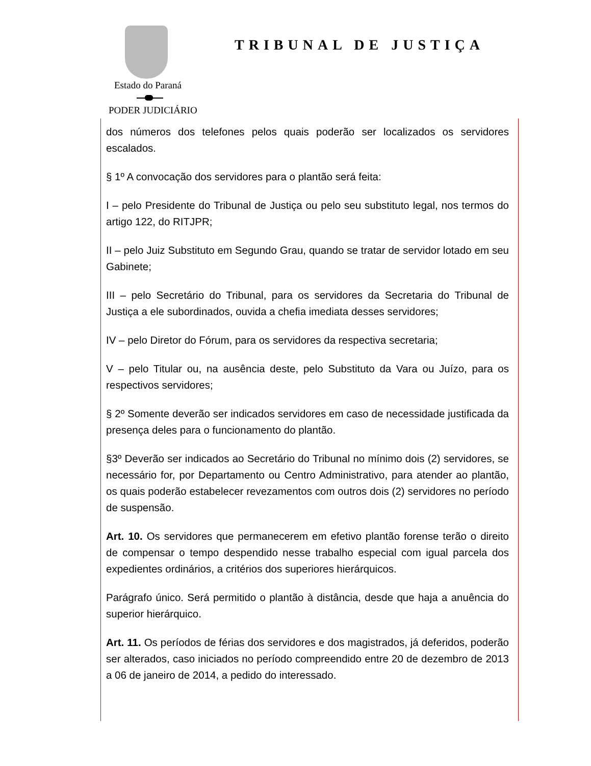Estado do Paraná
PODER JUDICIÁRIO
TRIBUNAL DE JUSTIÇA
dos números dos telefones pelos quais poderão ser localizados os servidores escalados.
§ 1º A convocação dos servidores para o plantão será feita:
I – pelo Presidente do Tribunal de Justiça ou pelo seu substituto legal, nos termos do artigo 122, do RITJPR;
II – pelo Juiz Substituto em Segundo Grau, quando se tratar de servidor lotado em seu Gabinete;
III – pelo Secretário do Tribunal, para os servidores da Secretaria do Tribunal de Justiça a ele subordinados, ouvida a chefia imediata desses servidores;
IV – pelo Diretor do Fórum, para os servidores da respectiva secretaria;
V – pelo Titular ou, na ausência deste, pelo Substituto da Vara ou Juízo, para os respectivos servidores;
§ 2º Somente deverão ser indicados servidores em caso de necessidade justificada da presença deles para o funcionamento do plantão.
§3º Deverão ser indicados ao Secretário do Tribunal no mínimo dois (2) servidores, se necessário for, por Departamento ou Centro Administrativo, para atender ao plantão, os quais poderão estabelecer revezamentos com outros dois (2) servidores no período de suspensão.
Art. 10. Os servidores que permanecerem em efetivo plantão forense terão o direito de compensar o tempo despendido nesse trabalho especial com igual parcela dos expedientes ordinários, a critérios dos superiores hierárquicos.
Parágrafo único. Será permitido o plantão à distância, desde que haja a anuência do superior hierárquico.
Art. 11. Os períodos de férias dos servidores e dos magistrados, já deferidos, poderão ser alterados, caso iniciados no período compreendido entre 20 de dezembro de 2013 a 06 de janeiro de 2014, a pedido do interessado.